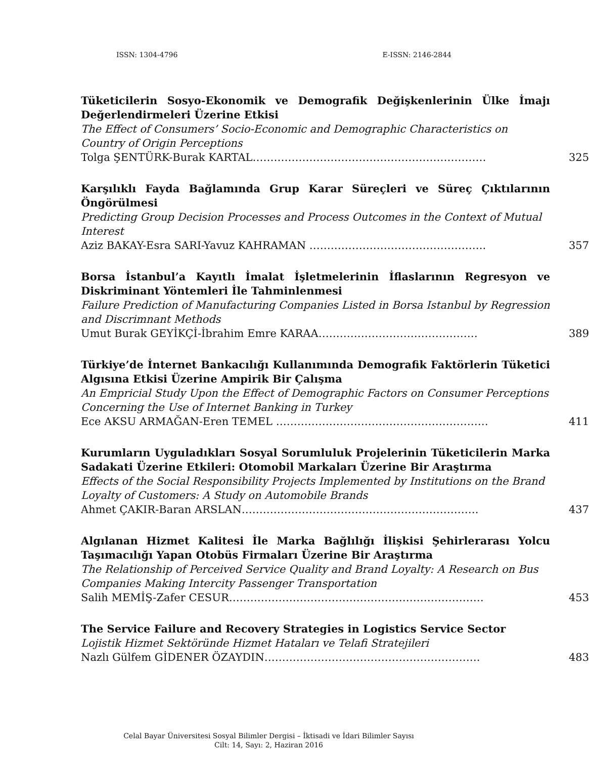ISSN: 1304-4796 E-ISSN: 2146-2844
Tüketicilerin Sosyo-Ekonomik ve Demografik Değişkenlerinin Ülke İmajı Değerlendirmeleri Üzerine Etkisi
The Effect of Consumers’ Socio-Economic and Demographic Characteristics on Country of Origin Perceptions
Tolga ŞENTÜRK-Burak KARTAL………………………………………………………… 325
Karşılıklı Fayda Bağlamında Grup Karar Süreçleri ve Süreç Çıktılarının Öngörülmesi
Predicting Group Decision Processes and Process Outcomes in the Context of Mutual Interest
Aziz BAKAY-Esra SARI-Yavuz KAHRAMAN ………………………………………….. 357
Borsa İstanbul’a Kayıtlı İmalat İşletmelerinin İflaslarının Regresyon ve Diskriminant Yöntemleri İle Tahminlenmesi
Failure Prediction of Manufacturing Companies Listed in Borsa Istanbul by Regression and Discrimnant Methods
Umut Burak GEYİKÇİ-İbrahim Emre KARAA……………………………………… 389
Türkiye’de İnternet Bankacılığı Kullanımında Demografik Faktörlerin Tüketici Algısına Etkisi Üzerine Ampirik Bir Çalışma
An Empricial Study Upon the Effect of Demographic Factors on Consumer Perceptions Concerning the Use of Internet Banking in Turkey
Ece AKSU ARMAĞAN-Eren TEMEL …………………………………………………… 411
Kurumların Uyguladıkları Sosyal Sorumluluk Projelerinin Tüketicilerin Marka Sadakati Üzerine Etkileri: Otomobil Markaları Üzerine Bir Araştırma
Effects of the Social Responsibility Projects Implemented by Institutions on the Brand Loyalty of Customers: A Study on Automobile Brands
Ahmet ÇAKIR-Baran ARSLAN…………………………………………………………. 437
Algılanan Hizmet Kalitesi İle Marka Bağlılığı İlişkisi Şehirlerarası Yolcu Taşımacılığı Yapan Otobüs Firmaları Üzerine Bir Araştırma
The Relationship of Perceived Service Quality and Brand Loyalty: A Research on Bus Companies Making Intercity Passenger Transportation
Salih MEMİŞ-Zafer CESUR……………………………………………………………… 453
The Service Failure and Recovery Strategies in Logistics Service Sector
Lojistik Hizmet Sektöründe Hizmet Hataları ve Telafi Stratejileri
Nazlı Gülfem GİDENER ÖZAYDIN……………………………………………………. 483
Celal Bayar Üniversitesi Sosyal Bilimler Dergisi – İktisadi ve İdari Bilimler Sayısı
Cilt: 14, Sayı: 2, Haziran 2016